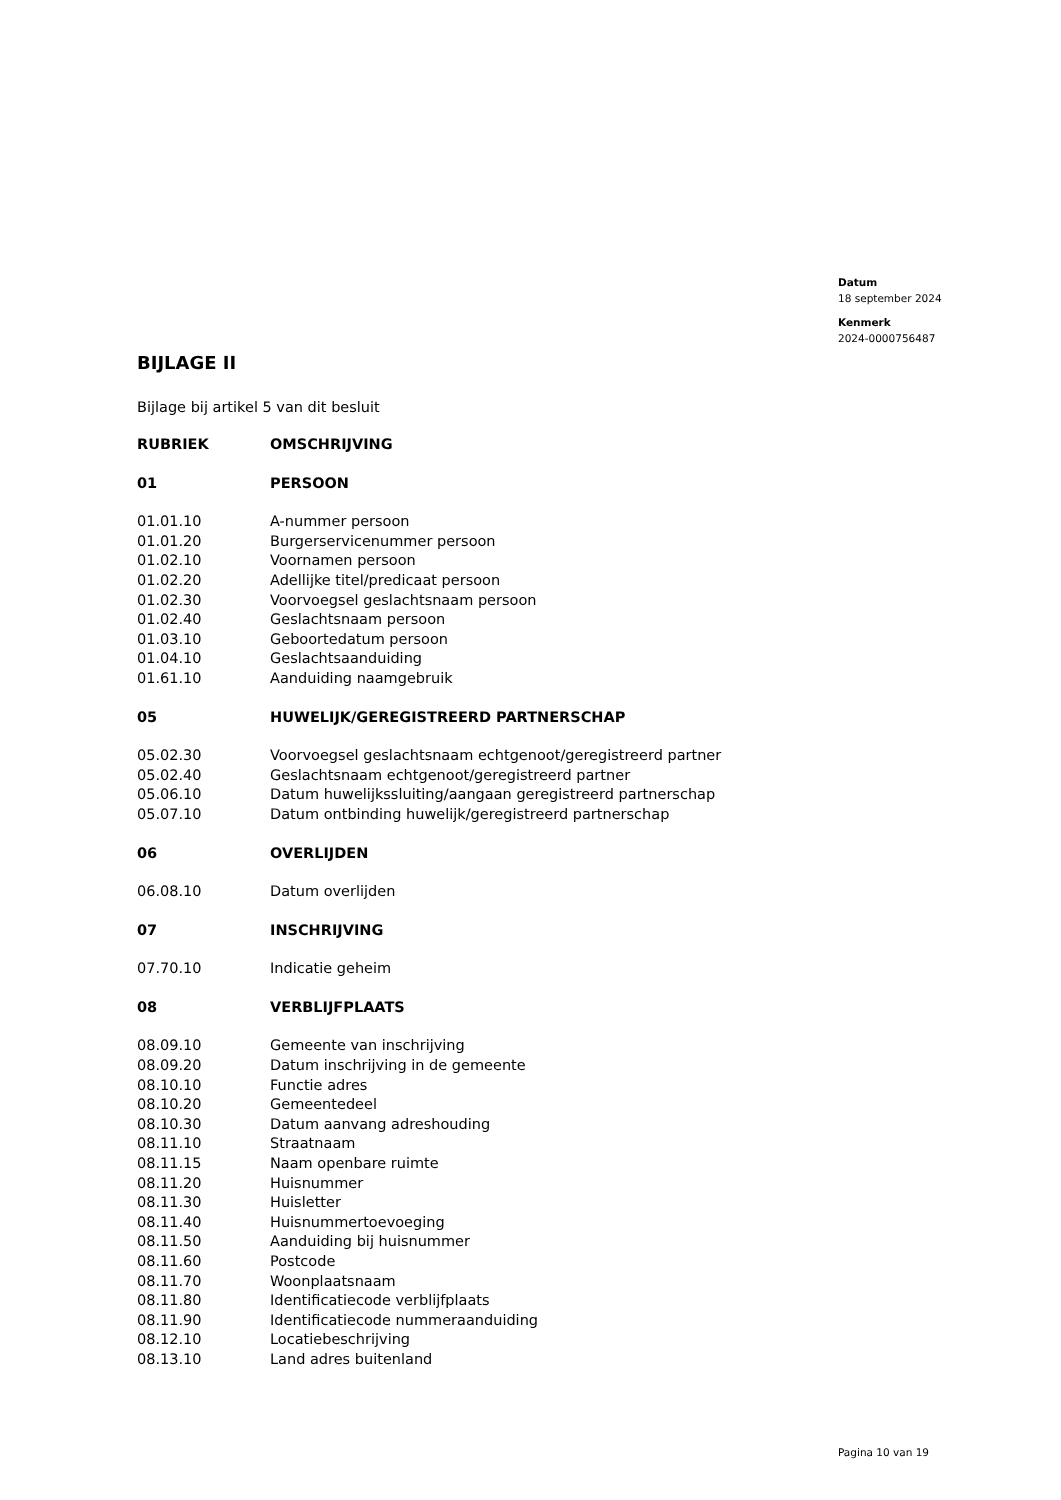Datum
18 september 2024
Kenmerk
2024-0000756487
BIJLAGE II
Bijlage bij artikel 5 van dit besluit
| RUBRIEK | OMSCHRIJVING |
| --- | --- |
| 01 | PERSOON |
| 01.01.10 | A-nummer persoon |
| 01.01.20 | Burgerservicenummer persoon |
| 01.02.10 | Voornamen persoon |
| 01.02.20 | Adellijke titel/predicaat persoon |
| 01.02.30 | Voorvoegsel geslachtsnaam persoon |
| 01.02.40 | Geslachtsnaam persoon |
| 01.03.10 | Geboortedatum persoon |
| 01.04.10 | Geslachtsaanduiding |
| 01.61.10 | Aanduiding naamgebruik |
| 05 | HUWELIJK/GEREGISTREERD PARTNERSCHAP |
| 05.02.30 | Voorvoegsel geslachtsnaam echtgenoot/geregistreerd partner |
| 05.02.40 | Geslachtsnaam echtgenoot/geregistreerd partner |
| 05.06.10 | Datum huwelijkssluiting/aangaan geregistreerd partnerschap |
| 05.07.10 | Datum ontbinding huwelijk/geregistreerd partnerschap |
| 06 | OVERLIJDEN |
| 06.08.10 | Datum overlijden |
| 07 | INSCHRIJVING |
| 07.70.10 | Indicatie geheim |
| 08 | VERBLIJFPLAATS |
| 08.09.10 | Gemeente van inschrijving |
| 08.09.20 | Datum inschrijving in de gemeente |
| 08.10.10 | Functie adres |
| 08.10.20 | Gemeentedeel |
| 08.10.30 | Datum aanvang adreshouding |
| 08.11.10 | Straatnaam |
| 08.11.15 | Naam openbare ruimte |
| 08.11.20 | Huisnummer |
| 08.11.30 | Huisletter |
| 08.11.40 | Huisnummertoevoeging |
| 08.11.50 | Aanduiding bij huisnummer |
| 08.11.60 | Postcode |
| 08.11.70 | Woonplaatsnaam |
| 08.11.80 | Identificatiecode verblijfplaats |
| 08.11.90 | Identificatiecode nummeraanduiding |
| 08.12.10 | Locatiebeschrijving |
| 08.13.10 | Land adres buitenland |
Pagina 10 van 19